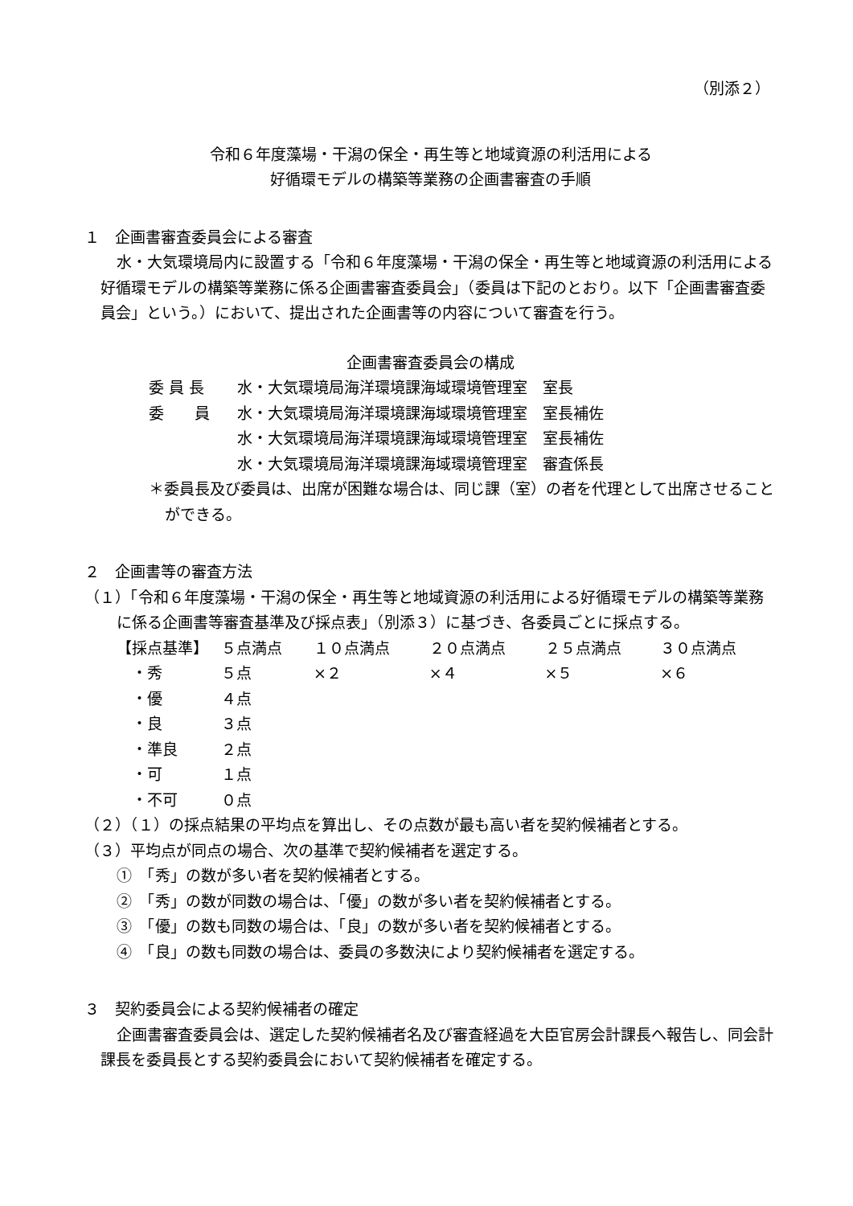（別添２）
令和６年度藻場・干潟の保全・再生等と地域資源の利活用による
好循環モデルの構築等業務の企画書審査の手順
１　企画書審査委員会による審査
水・大気環境局内に設置する「令和６年度藻場・干潟の保全・再生等と地域資源の利活用による好循環モデルの構築等業務に係る企画書審査委員会」（委員は下記のとおり。以下「企画書審査委員会」という。）において、提出された企画書等の内容について審査を行う。
企画書審査委員会の構成
| 委 員 長 | 水・大気環境局海洋環境課海域環境管理室 室長 |
| 委 員 | 水・大気環境局海洋環境課海域環境管理室 室長補佐 |
| | 水・大気環境局海洋環境課海域環境管理室 室長補佐 |
| | 水・大気環境局海洋環境課海域環境管理室 審査係長 |
＊委員長及び委員は、出席が困難な場合は、同じ課（室）の者を代理として出席させることができる。
２　企画書等の審査方法
（１）「令和６年度藻場・干潟の保全・再生等と地域資源の利活用による好循環モデルの構築等業務に係る企画書等審査基準及び採点表」（別添３）に基づき、各委員ごとに採点する。
| 【採点基準】 | ５点満点 | １０点満点 | ２０点満点 | ２５点満点 | ３０点満点 |
| ・秀 | ５点 | ×２ | ×４ | ×５ | ×６ |
| ・優 | ４点 | | | | |
| ・良 | ３点 | | | | |
| ・準良 | ２点 | | | | |
| ・可 | １点 | | | | |
| ・不可 | ０点 | | | | |
（２）（１）の採点結果の平均点を算出し、その点数が最も高い者を契約候補者とする。
（３）平均点が同点の場合、次の基準で契約候補者を選定する。
①　「秀」の数が多い者を契約候補者とする。
②　「秀」の数が同数の場合は、「優」の数が多い者を契約候補者とする。
③　「優」の数も同数の場合は、「良」の数が多い者を契約候補者とする。
④　「良」の数も同数の場合は、委員の多数決により契約候補者を選定する。
３　契約委員会による契約候補者の確定
企画書審査委員会は、選定した契約候補者名及び審査経過を大臣官房会計課長へ報告し、同会計課長を委員長とする契約委員会において契約候補者を確定する。